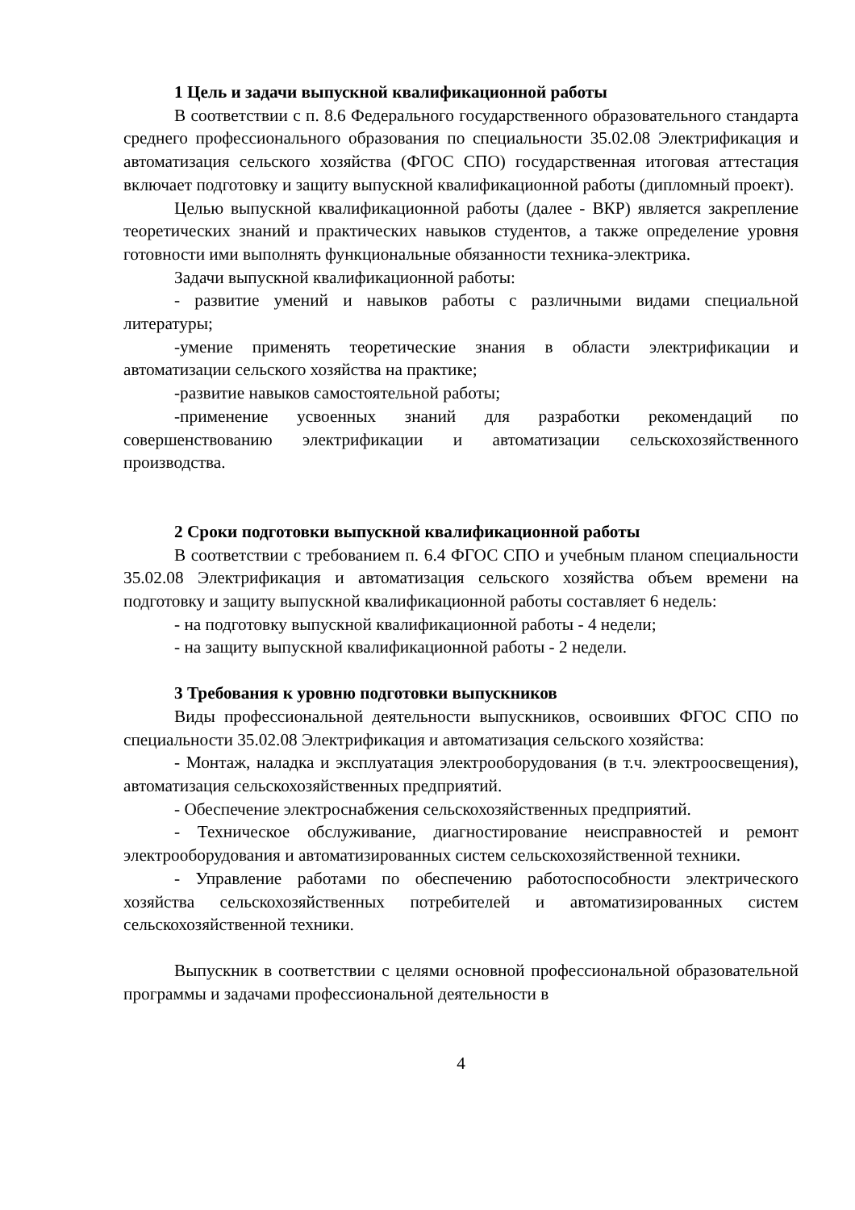1 Цель и задачи выпускной квалификационной работы
В соответствии с п. 8.6 Федерального государственного образовательного стандарта среднего профессионального образования по специальности 35.02.08 Электрификация и автоматизация сельского хозяйства (ФГОС СПО) государственная итоговая аттестация включает подготовку и защиту выпускной квалификационной работы (дипломный проект).
Целью выпускной квалификационной работы (далее - ВКР) является закрепление теоретических знаний и практических навыков студентов, а также определение уровня готовности ими выполнять функциональные обязанности техника-электрика.
Задачи выпускной квалификационной работы:
- развитие умений и навыков работы с различными видами специальной литературы;
-умение применять теоретические знания в области электрификации и автоматизации сельского хозяйства на практике;
-развитие навыков самостоятельной работы;
-применение усвоенных знаний для разработки рекомендаций по совершенствованию электрификации и автоматизации сельскохозяйственного производства.
2 Сроки подготовки выпускной квалификационной работы
В соответствии с требованием п. 6.4 ФГОС СПО и учебным планом специальности 35.02.08 Электрификация и автоматизация сельского хозяйства объем времени на подготовку и защиту выпускной квалификационной работы составляет 6 недель:
- на подготовку выпускной квалификационной работы - 4 недели;
- на защиту выпускной квалификационной работы - 2 недели.
3 Требования к уровню подготовки выпускников
Виды профессиональной деятельности выпускников, освоивших ФГОС СПО по специальности 35.02.08 Электрификация и автоматизация сельского хозяйства:
- Монтаж, наладка и эксплуатация электрооборудования (в т.ч. электроосвещения), автоматизация сельскохозяйственных предприятий.
- Обеспечение электроснабжения сельскохозяйственных предприятий.
- Техническое обслуживание, диагностирование неисправностей и ремонт электрооборудования и автоматизированных систем сельскохозяйственной техники.
- Управление работами по обеспечению работоспособности электрического хозяйства сельскохозяйственных потребителей и автоматизированных систем сельскохозяйственной техники.
Выпускник в соответствии с целями основной профессиональной образовательной программы и задачами профессиональной деятельности в
4